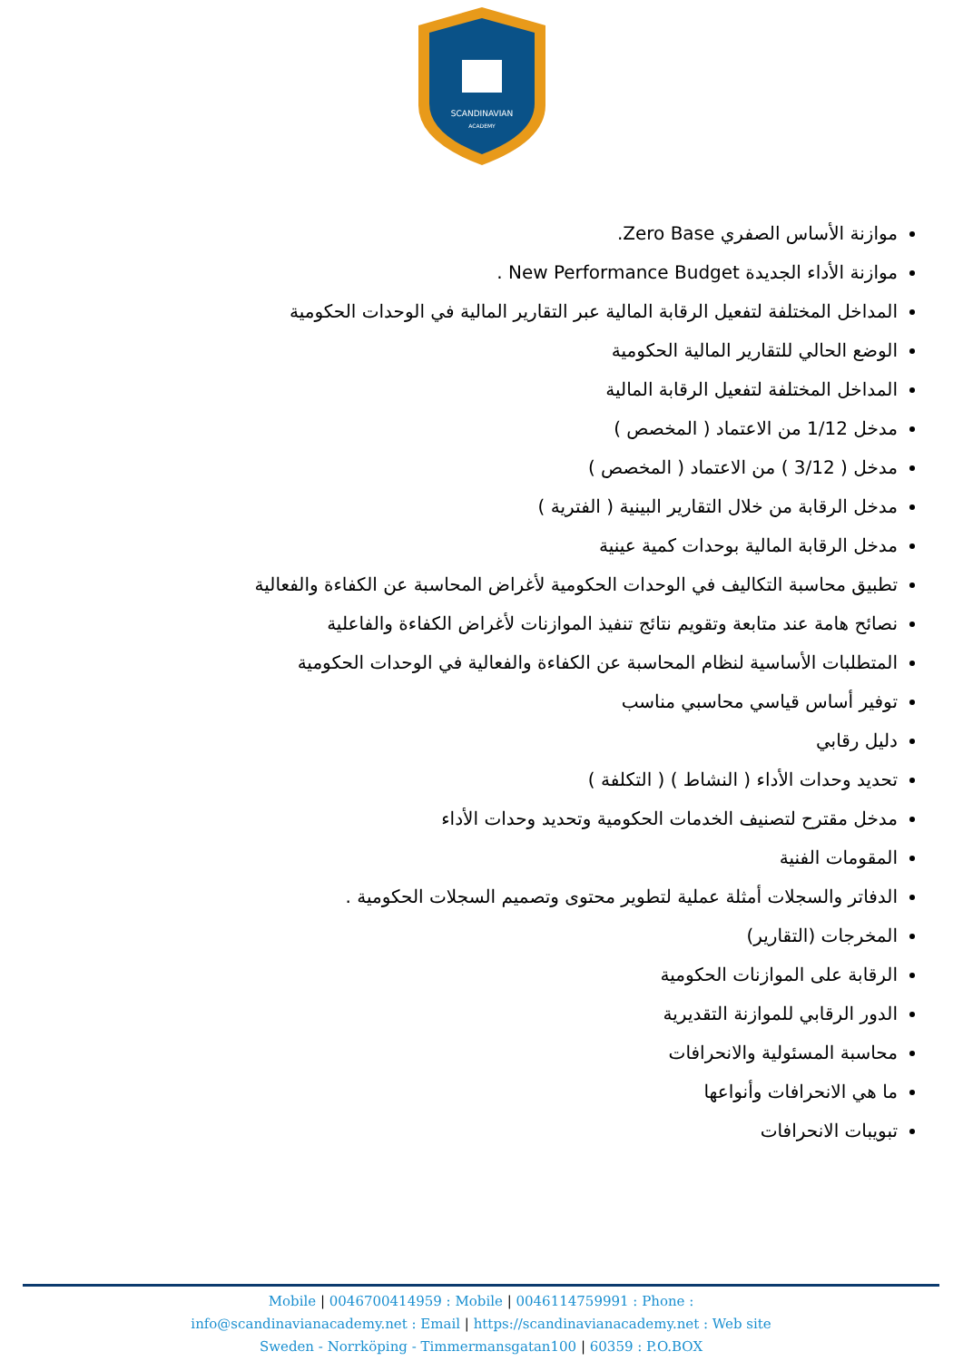SCANDINAVIAN
ACADEMY
موازنة الأساس الصفري Zero Base.
موازنة الأداء الجديدة New Performance Budget .
المداخل المختلفة لتفعيل الرقابة المالية عبر التقارير المالية في الوحدات الحكومية
الوضع الحالي للتقارير المالية الحكومية
المداخل المختلفة لتفعيل الرقابة المالية
مدخل 1/12 من الاعتماد ( المخصص )
مدخل ( 3/12 ) من الاعتماد ( المخصص )
مدخل الرقابة من خلال التقارير البينية ( الفترية )
مدخل الرقابة المالية بوحدات كمية عينية
تطبيق محاسبة التكاليف في الوحدات الحكومية لأغراض المحاسبة عن الكفاءة والفعالية
نصائح هامة عند متابعة وتقويم نتائج تنفيذ الموازنات لأغراض الكفاءة والفاعلية
المتطلبات الأساسية لنظام المحاسبة عن الكفاءة والفعالية في الوحدات الحكومية
توفير أساس قياسي محاسبي مناسب
دليل رقابي
تحديد وحدات الأداء ( النشاط ) ( التكلفة )
مدخل مقترح لتصنيف الخدمات الحكومية وتحديد وحدات الأداء
المقومات الفنية
الدفاتر والسجلات أمثلة عملية لتطوير محتوى وتصميم السجلات الحكومية .
المخرجات (التقارير)
الرقابة على الموازنات الحكومية
الدور الرقابي للموازنة التقديرية
محاسبة المسئولية والانحرافات
ما هي الانحرافات وأنواعها
تبويبات الانحرافات
Mobile | 0046700414959 : Mobile | 0046114759991 : Phone :
info@scandinavianacademy.net : Email | https://scandinavianacademy.net : Web site
Sweden - Norrköping - Timmermansgatan100 | 60359 : P.O.BOX